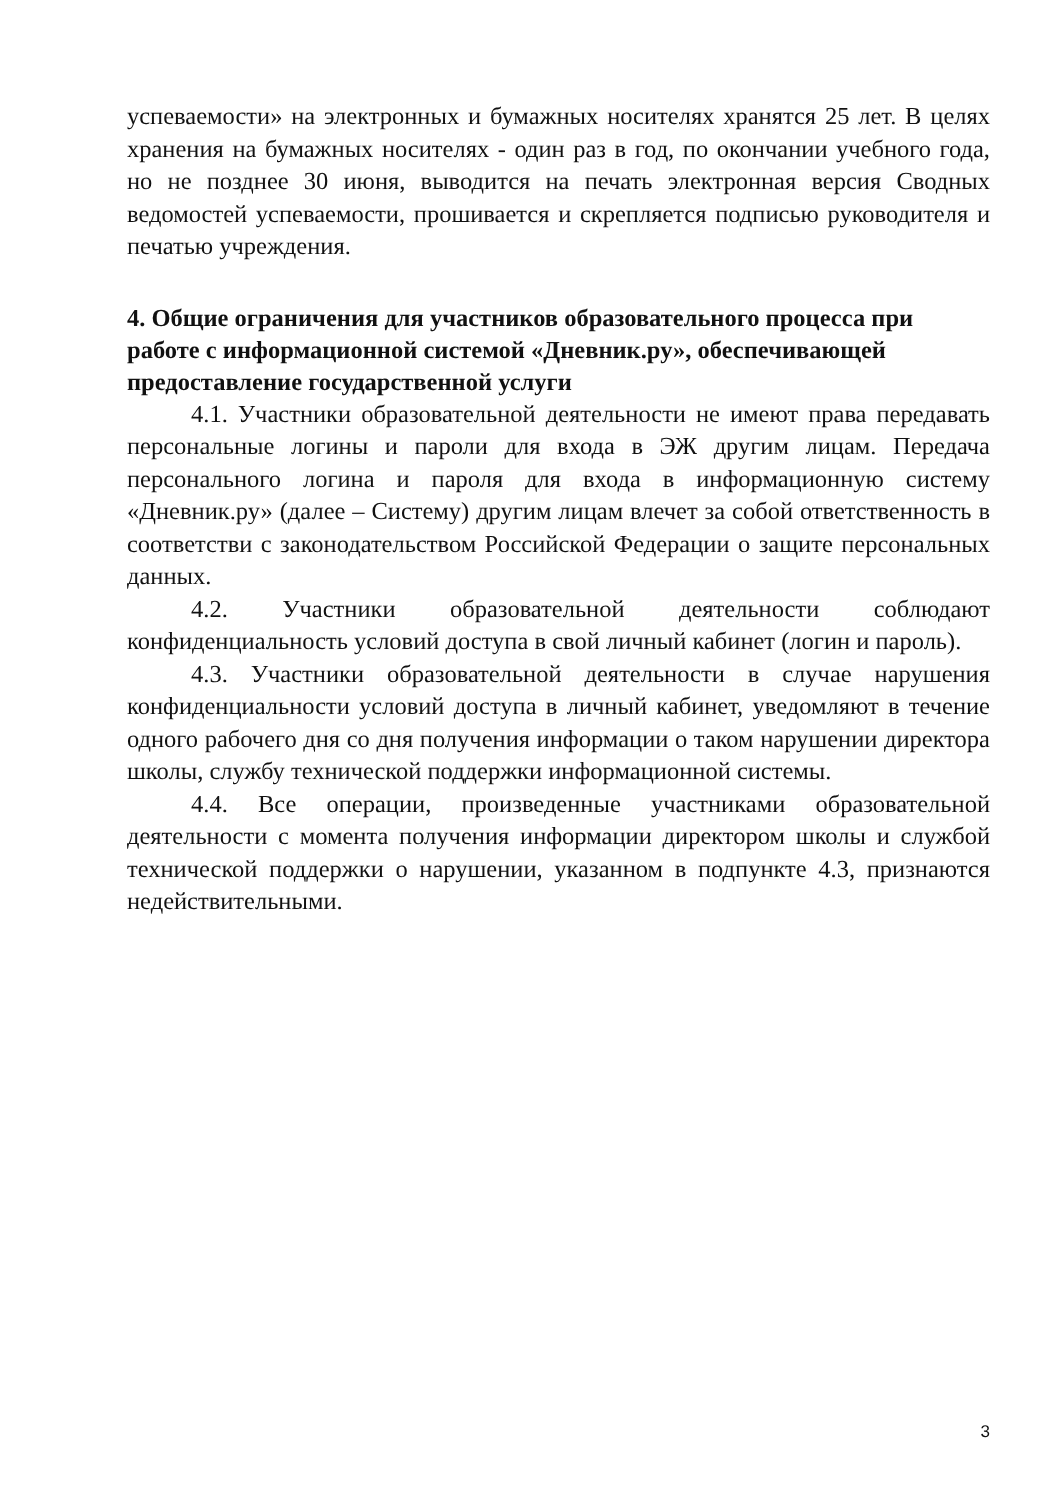успеваемости» на электронных и бумажных носителях хранятся 25 лет. В целях хранения на бумажных носителях - один раз в год, по окончании учебного года, но не позднее 30 июня, выводится на печать электронная версия Сводных ведомостей успеваемости, прошивается и скрепляется подписью руководителя и печатью учреждения.
4. Общие ограничения для участников образовательного процесса при работе с информационной системой «Дневник.ру», обеспечивающей предоставление государственной услуги
4.1. Участники образовательной деятельности не имеют права передавать персональные логины и пароли для входа в ЭЖ другим лицам. Передача персонального логина и пароля для входа в информационную систему «Дневник.ру» (далее – Систему) другим лицам влечет за собой ответственность в соответстви с законодательством Российской Федерации о защите персональных данных.
4.2. Участники образовательной деятельности соблюдают конфиденциальность условий доступа в свой личный кабинет (логин и пароль).
4.3. Участники образовательной деятельности в случае нарушения конфиденциальности условий доступа в личный кабинет, уведомляют в течение одного рабочего дня со дня получения информации о таком нарушении директора школы, службу технической поддержки информационной системы.
4.4. Все операции, произведенные участниками образовательной деятельности с момента получения информации директором школы и службой технической поддержки о нарушении, указанном в подпункте 4.3, признаются недействительными.
3